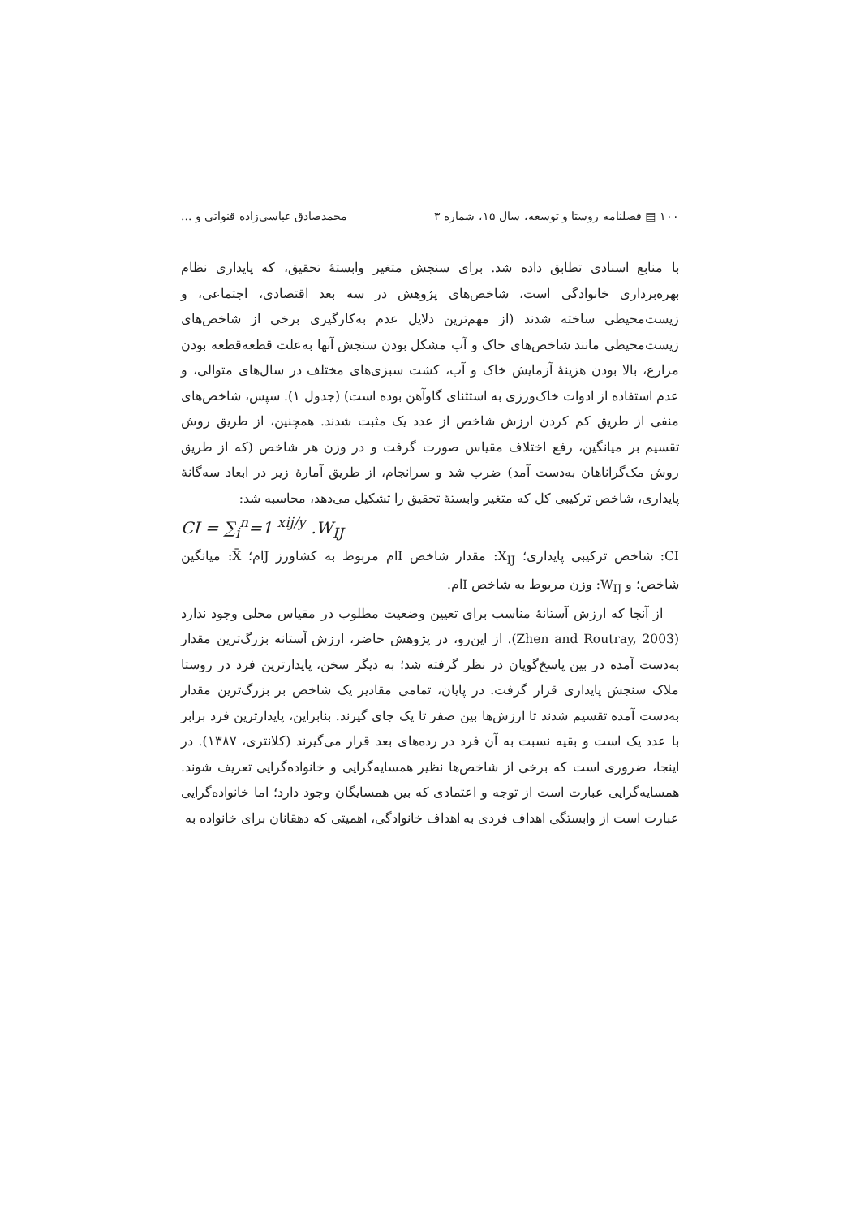۱۰۰ ▤ فصلنامه روستا و توسعه، سال ۱۵، شماره ۳ محمدصادق عباسی‌زاده قنواتی و ...
با منابع اسنادی تطابق داده شد. برای سنجش متغیر وابستهٔ تحقیق، که پایداری نظام بهره‌برداری خانوادگی است، شاخص‌های پژوهش در سه بعد اقتصادی، اجتماعی، و زیست‌محیطی ساخته شدند (از مهم‌ترین دلایل عدم به‌کارگیری برخی از شاخص‌های زیست‌محیطی مانند شاخص‌های خاک و آب مشکل بودن سنجش آنها به‌علت قطعه‌قطعه بودن مزارع، بالا بودن هزینهٔ آزمایش خاک و آب، کشت سبزی‌های مختلف در سال‌های متوالی، و عدم استفاده از ادوات خاک‌ورزی به استثنای گاوآهن بوده است) (جدول ۱). سپس، شاخص‌های منفی از طریق کم کردن ارزش شاخص از عدد یک مثبت شدند. همچنین، از طریق روش تقسیم بر میانگین، رفع اختلاف مقیاس صورت گرفت و در وزن هر شاخص (که از طریق روش مک‌گراناهان به‌دست آمد) ضرب شد و سرانجام، از طریق آمارهٔ زیر در ابعاد سه‌گانهٔ پایداری، شاخص ترکیبی کل که متغیر وابستهٔ تحقیق را تشکیل می‌دهد، محاسبه شد:
CI = ∑<sub>i</sub><sup>n</sup>=1 <sup>xij/y</sup> .W<sub>IJ</sub>
CI: شاخص ترکیبی پایداری؛ X<sub>IJ</sub>: مقدار شاخص Iام مربوط به کشاورز Jام؛ X̄: میانگین شاخص؛ و W<sub>IJ</sub>: وزن مربوط به شاخص Iام.
از آنجا که ارزش آستانهٔ مناسب برای تعیین وضعیت مطلوب در مقیاس محلی وجود ندارد (Zhen and Routray, 2003). از این‌رو، در پژوهش حاضر، ارزش آستانه بزرگ‌ترین مقدار به‌دست آمده در بین پاسخ‌گویان در نظر گرفته شد؛ به دیگر سخن، پایدارترین فرد در روستا ملاک سنجش پایداری قرار گرفت. در پایان، تمامی مقادیر یک شاخص بر بزرگ‌ترین مقدار به‌دست آمده تقسیم شدند تا ارزش‌ها بین صفر تا یک جای گیرند. بنابراین، پایدارترین فرد برابر با عدد یک است و بقیه نسبت به آن فرد در رده‌های بعد قرار می‌گیرند (کلانتری، ۱۳۸۷). در اینجا، ضروری است که برخی از شاخص‌ها نظیر همسایه‌گرایی و خانواده‌گرایی تعریف شوند. همسایه‌گرایی عبارت است از توجه و اعتمادی که بین همسایگان وجود دارد؛ اما خانواده‌گرایی عبارت است از وابستگی اهداف فردی به اهداف خانوادگی، اهمیتی که دهقانان برای خانواده به